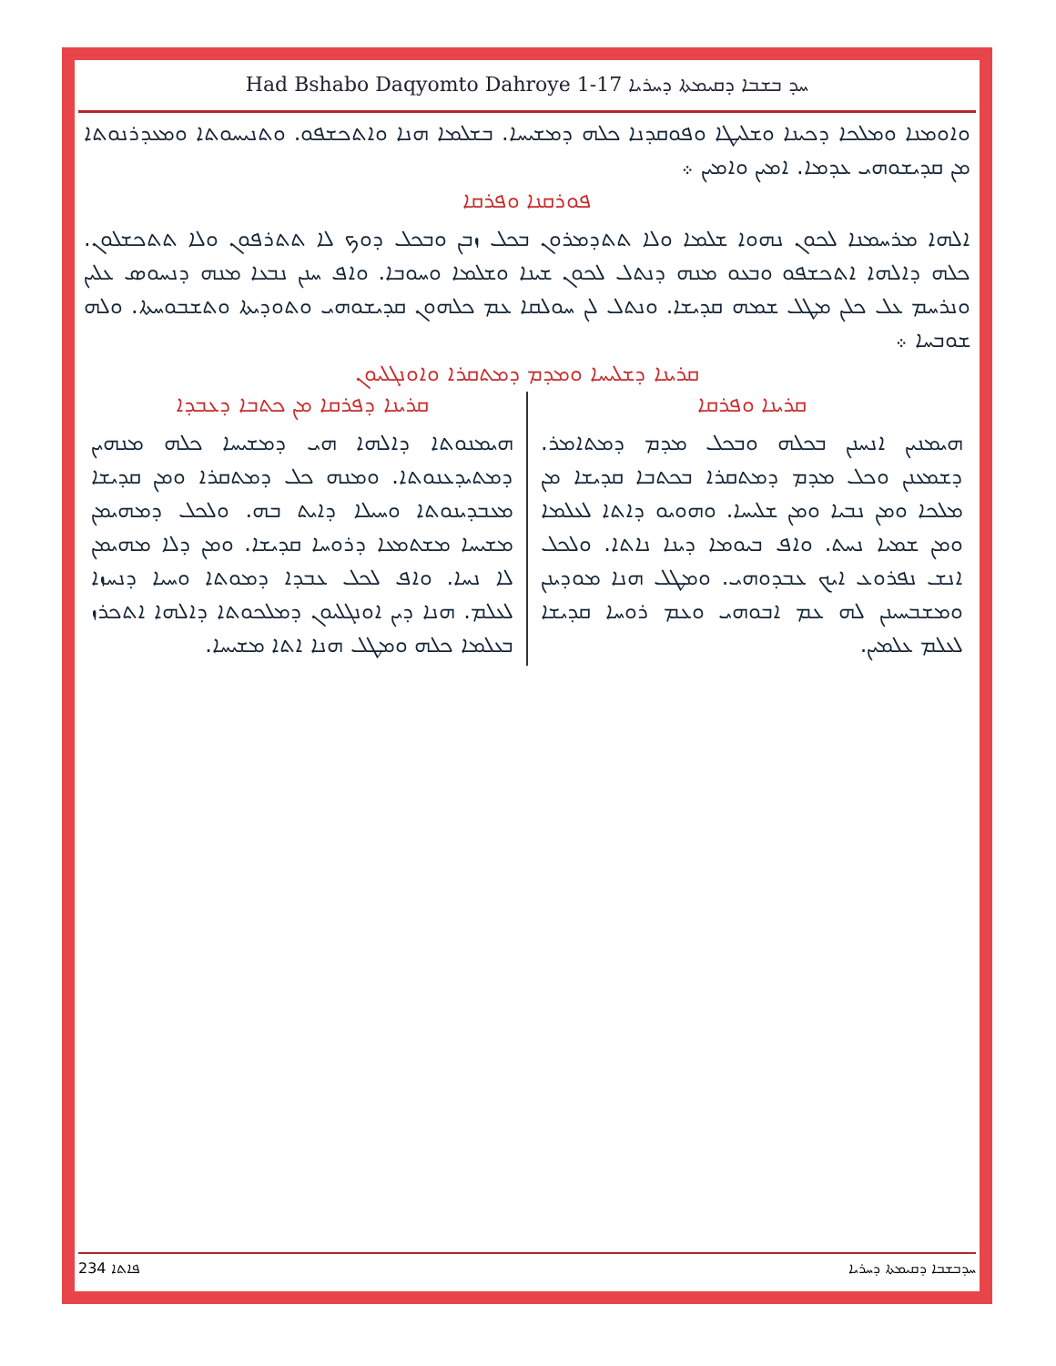Had Bshabo Daqyomto Dahroye 1-17 ܚܕ ܒܫܒܐ ܕܩܝܡܬܐ ܕܚܪܝܐ
ܘܐܘܡܢܐ ܘܡܠܟܐ ܕܟܝܢܐ ܘܫܠܝܛܐ ܘܦܘܩܕܢܐ ܟܠܗ ܕܡܫܝܚܐ. ܒܫܠܡܐ ܗܢܐ ܘܐܬܟܫܦܘ. ܘܬܢܝܚܘܬܐ ܘܡܥܕܪܢܘܬܐ ܡܢ ܩܕܝܫܘܗܝ ܥܕܡܐ. ܐܡܝܢ ܘܐܡܝܢ ܀
ܦܘܪܩܢܐ ܘܦܪܩܐ
ܐܠܗܐ ܡܪܚܡܢܐ ܠܟܘܢ ܢܗܘܐ ܫܠܡܐ ܘܠܐ ܬܬܕܡܪܘܢ ܒܟܠ ܙܒܢ ܘܒܟܠ ܕܘܟ ܠܐ ܬܬܪܦܘܢ ܘܠܐ ܬܬܟܫܠܘܢ. ܟܠܗ ܕܐܠܗܐ ܐܬܟܫܦܘ ܘܒܥܘ ܡܢܗ ܕܢܬܠ ܠܟܘܢ ܫܝܢܐ ܘܫܠܡܐ ܘܚܘܒܐ. ܘܐܦ ܚܢܢ ܢܒܥܐ ܡܢܗ ܕܢܚܘܣ ܥܠܝܢ ܘܢܪܚܡ ܥܠ ܟܠܢ ܡܛܠ ܫܡܗ ܩܕܝܫܐ. ܘܢܬܠ ܠܢ ܚܘܠܩܐ ܥܡ ܟܠܗܘܢ ܩܕܝܫܘܗܝ ܘܬܘܕܝܬܐ ܘܬܫܒܘܚܬܐ. ܘܠܗ ܫܘܒܚܐ ܀
ܩܪܝܢܐ ܕܫܠܝܚܐ ܘܡܕܡ ܕܡܬܩܪܐ ܘܐܘܢܓܠܝܘܢ
ܩܪܝܢܐ ܘܦܪܩܐ
ܗܝܡܢܝܢ ܐܢܚܢܢ ܒܟܠܗ ܘܒܟܠ ܡܕܡ ܕܡܬܐܡܪ. ܕܫܡܥܢܢ ܘܟܠ ܡܕܡ ܕܡܬܩܪܐ ܒܟܬܒܐ ܩܕܝܫܐ ܡܢ ܡܠܟܐ ܘܡܢ ܢܒܝܐ ܘܡܢ ܫܠܝܚܐ. ܘܗܘܝܘ ܕܐܬܐ ܠܥܠܡܐ ܘܡܢ ܫܡܝܐ ܢܚܬ. ܘܐܦ ܒܝܘܡܐ ܕܝܢܐ ܢܐܬܐ. ܘܠܟܠ ܐܢܫ ܢܦܪܘܥ ܐܝܟ ܥܒܕܘܗܝ. ܘܡܛܠ ܗܢܐ ܡܘܕܝܢܢ ܘܡܫܒܚܝܢܢ ܠܗ ܥܡ ܐܒܘܗܝ ܘܥܡ ܪܘܚܐ ܩܕܝܫܐ ܠܥܠܡ ܥܠܡܝܢ.
ܩܪܝܢܐ ܕܦܪܩܐ ܡܢ ܟܬܒܐ ܕܥܒܕܐ
ܗܝܡܢܘܬܐ ܕܐܠܗܐ ܗܝ ܕܡܫܝܚܐ ܟܠܗ ܡܢܗܝܢ ܕܡܬܝܕܥܢܘܬܐ. ܘܡܢܗ ܟܠ ܕܡܬܩܪܐ ܘܡܢ ܩܕܝܫܐ ܡܥܒܕܝܢܘܬܐ ܘܚܝܠܐ ܕܐܝܬ ܒܗ. ܘܠܟܠ ܕܡܗܝܡܢ ܡܫܝܚܐ ܡܫܬܡܥܐ ܕܪܘܚܐ ܩܕܝܫܐ. ܘܡܢ ܕܠܐ ܡܗܝܡܢ ܠܐ ܢܚܐ. ܘܐܦ ܠܟܠ ܥܒܕܐ ܕܡܘܬܐ ܘܚܝܐ ܕܢܚܙܐ ܠܥܠܡ. ܗܢܐ ܕܝܢ ܐܘܢܓܠܝܘܢ ܕܡܠܟܘܬܐ ܕܐܠܗܐ ܐܬܟܪܙ ܒܥܠܡܐ ܟܠܗ ܘܡܛܠ ܗܢܐ ܐܬܐ ܡܫܝܚܐ.
234 ܦܐܬܐ ܚܕܒܫܒܐ ܕܩܝܡܬܐ ܕܚܪܝܐ